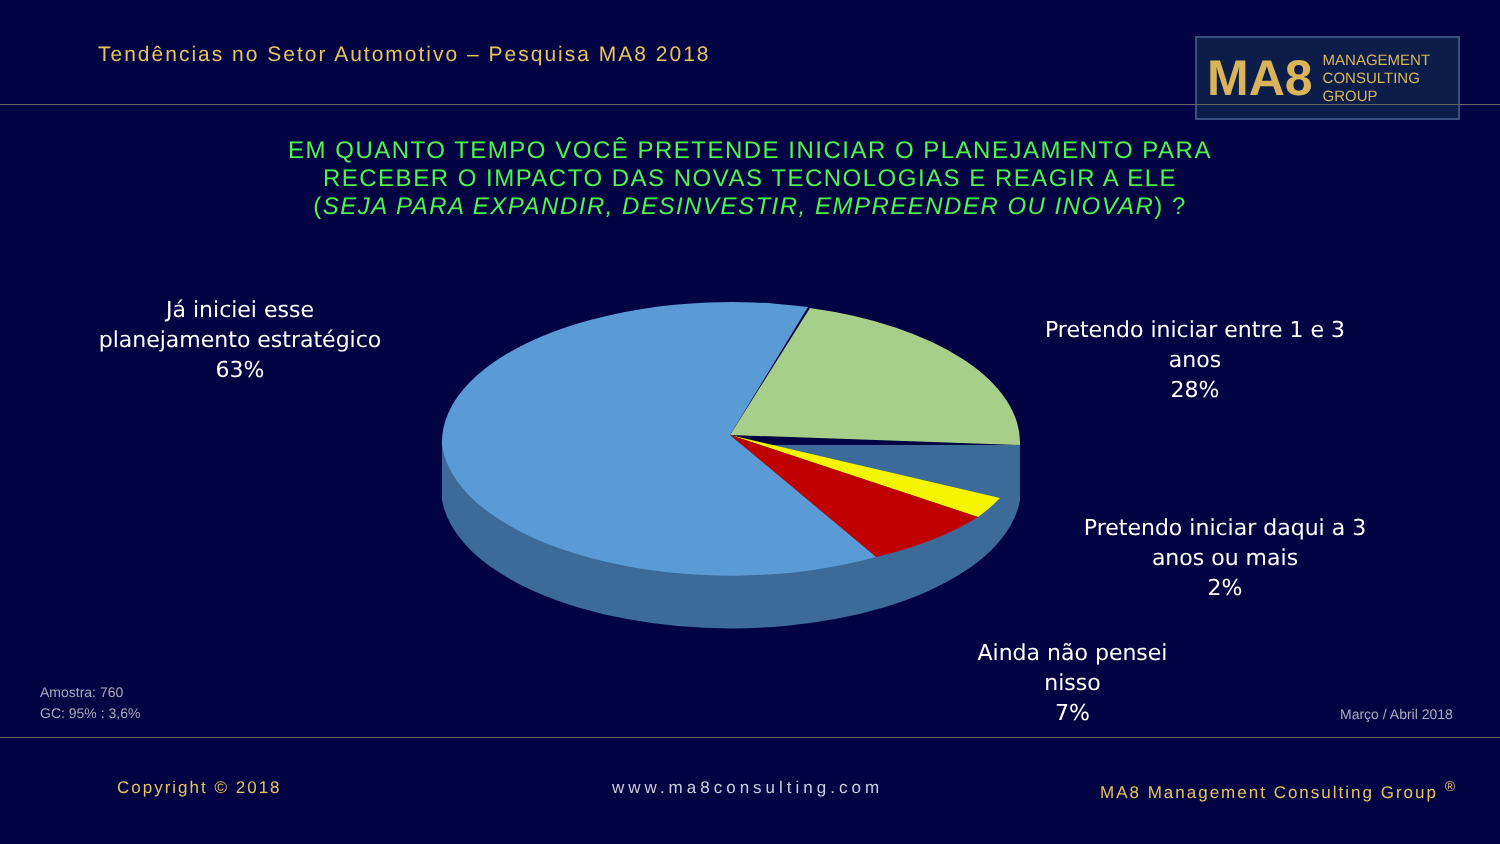Tendências no Setor Automotivo – Pesquisa MA8 2018
MA8 MANAGEMENT
CONSULTING GROUP
EM QUANTO TEMPO VOCÊ PRETENDE INICIAR O PLANEJAMENTO PARA RECEBER O IMPACTO DAS NOVAS TECNOLOGIAS E REAGIR A ELE
(SEJA PARA EXPANDIR, DESINVESTIR, EMPREENDER OU INOVAR) ?
Já iniciei esse planejamento estratégico
63%
Pretendo iniciar entre 1 e 3 anos
28%
Pretendo iniciar daqui a 3 anos ou mais
2%
Ainda não pensei nisso
7%
Amostra: 760
GC: 95% : 3,6%
Março / Abril 2018
Copyright © 2018 www.ma8consulting.com
MA8 Management Consulting Group <sup>®</sup>